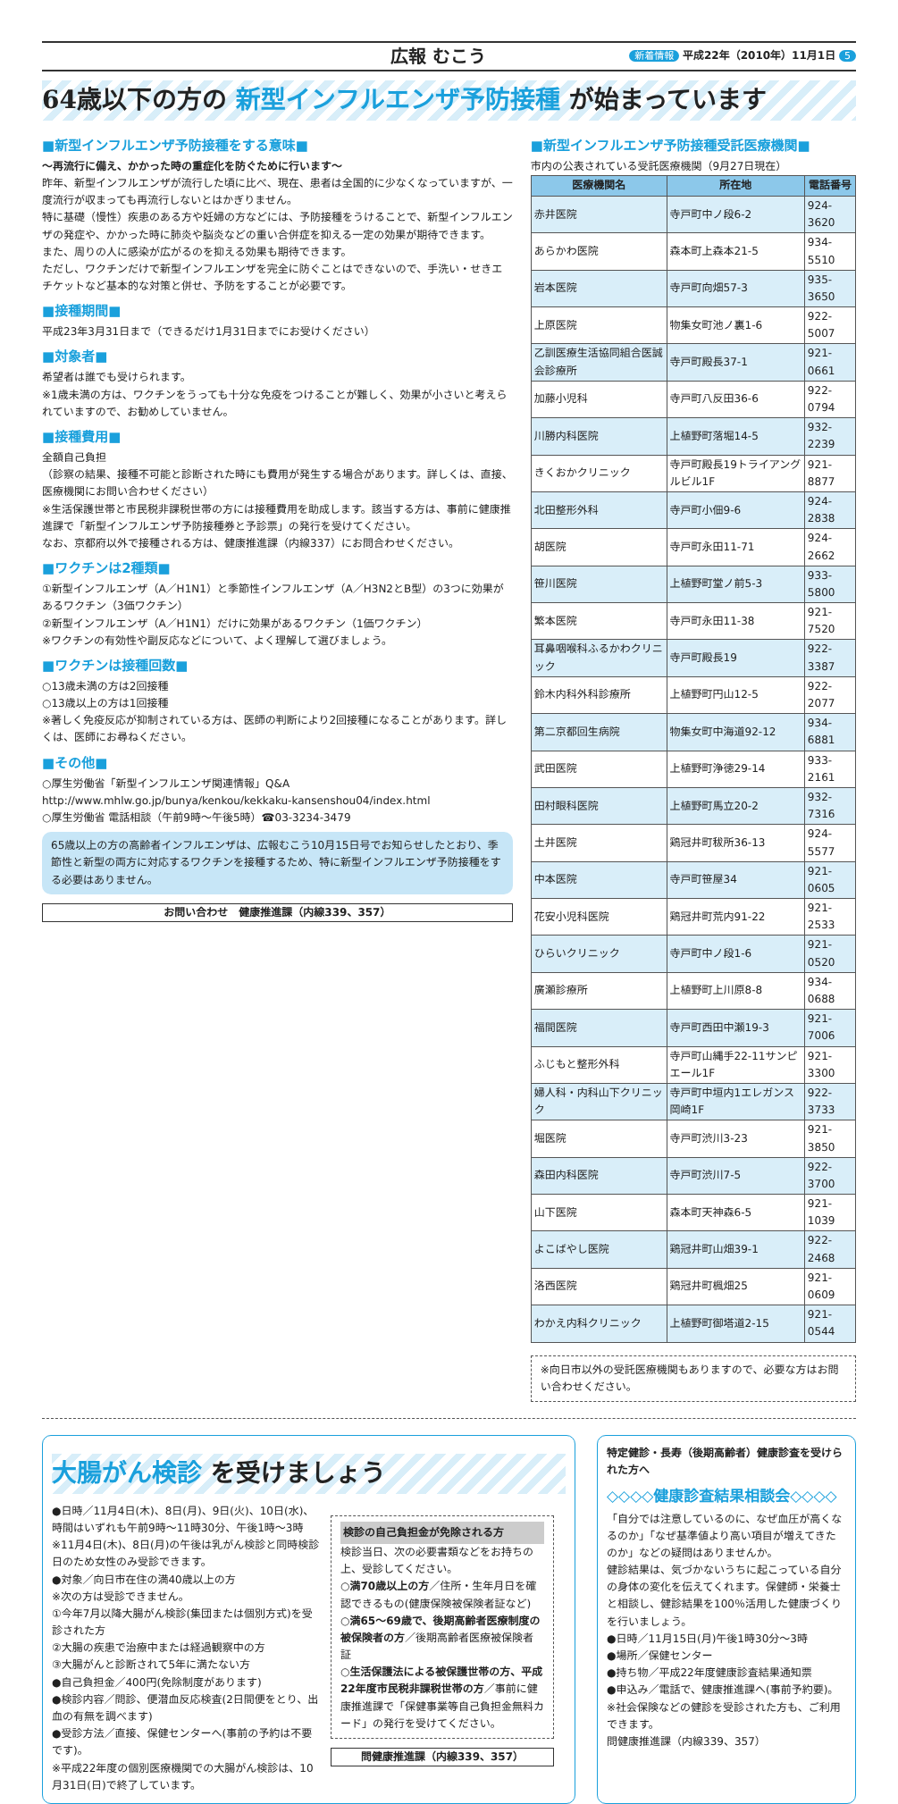広報 むこう 新着情報 平成22年（2010年）11月1日 5
64歳以下の方の 新型インフルエンザ予防接種 が始まっています
■新型インフルエンザ予防接種をする意味■
～再流行に備え、かかった時の重症化を防ぐために行います～
昨年、新型インフルエンザが流行した頃に比べ、現在、患者は全国的に少なくなっていますが、一度流行が収まっても再流行しないとはかぎりません。
特に基礎（慢性）疾患のある方や妊婦の方などには、予防接種をうけることで、新型インフルエンザの発症や、かかった時に肺炎や脳炎などの重い合併症を抑える一定の効果が期待できます。
また、周りの人に感染が広がるのを抑える効果も期待できます。
ただし、ワクチンだけで新型インフルエンザを完全に防ぐことはできないので、手洗い・せきエチケットなど基本的な対策と併せ、予防をすることが必要です。
■接種期間■
平成23年3月31日まで（できるだけ1月31日までにお受けください）
■対象者■
希望者は誰でも受けられます。
※1歳未満の方は、ワクチンをうっても十分な免疫をつけることが難しく、効果が小さいと考えられていますので、お勧めしていません。
■接種費用■
全額自己負担
（診察の結果、接種不可能と診断された時にも費用が発生する場合があります。詳しくは、直接、医療機関にお問い合わせください）
※生活保護世帯と市民税非課税世帯の方には接種費用を助成します。該当する方は、事前に健康推進課で「新型インフルエンザ予防接種券と予診票」の発行を受けてください。
なお、京都府以外で接種される方は、健康推進課（内線337）にお問合わせください。
■ワクチンは2種類■
①新型インフルエンザ（A／H1N1）と季節性インフルエンザ（A／H3N2とB型）の3つに効果があるワクチン（3価ワクチン）
②新型インフルエンザ（A／H1N1）だけに効果があるワクチン（1価ワクチン）
※ワクチンの有効性や副反応などについて、よく理解して選びましょう。
■ワクチンは接種回数■
○13歳未満の方は2回接種
○13歳以上の方は1回接種
※著しく免疫反応が抑制されている方は、医師の判断により2回接種になることがあります。詳しくは、医師にお尋ねください。
■その他■
○厚生労働省「新型インフルエンザ関連情報」Q&A
http://www.mhlw.go.jp/bunya/kenkou/kekkaku-kansenshou04/index.html
○厚生労働省 電話相談（午前9時～午後5時）☎03-3234-3479
65歳以上の方の高齢者インフルエンザは、広報むこう10月15日号でお知らせしたとおり、季節性と新型の両方に対応するワクチンを接種するため、特に新型インフルエンザ予防接種をする必要はありません。
お問い合わせ　健康推進課（内線339、357）
■新型インフルエンザ予防接種受託医療機関■
市内の公表されている受託医療機関（9月27日現在）
| 医療機関名 | 所在地 | 電話番号 |
| --- | --- | --- |
| 赤井医院 | 寺戸町中ノ段6-2 | 924-3620 |
| あらかわ医院 | 森本町上森本21-5 | 934-5510 |
| 岩本医院 | 寺戸町向畑57-3 | 935-3650 |
| 上原医院 | 物集女町池ノ裏1-6 | 922-5007 |
| 乙訓医療生活協同組合医誠会診療所 | 寺戸町殿長37-1 | 921-0661 |
| 加藤小児科 | 寺戸町八反田36-6 | 922-0794 |
| 川勝内科医院 | 上植野町落堀14-5 | 932-2239 |
| きくおかクリニック | 寺戸町殿長19トライアングルビル1F | 921-8877 |
| 北田整形外科 | 寺戸町小佃9-6 | 924-2838 |
| 胡医院 | 寺戸町永田11-71 | 924-2662 |
| 笹川医院 | 上植野町堂ノ前5-3 | 933-5800 |
| 繁本医院 | 寺戸町永田11-38 | 921-7520 |
| 耳鼻咽喉科ふるかわクリニック | 寺戸町殿長19 | 922-3387 |
| 鈴木内科外科診療所 | 上植野町円山12-5 | 922-2077 |
| 第二京都回生病院 | 物集女町中海道92-12 | 934-6881 |
| 武田医院 | 上植野町浄徳29-14 | 933-2161 |
| 田村眼科医院 | 上植野町馬立20-2 | 932-7316 |
| 土井医院 | 鶏冠井町秡所36-13 | 924-5577 |
| 中本医院 | 寺戸町笹屋34 | 921-0605 |
| 花安小児科医院 | 鶏冠井町荒内91-22 | 921-2533 |
| ひらいクリニック | 寺戸町中ノ段1-6 | 921-0520 |
| 廣瀬診療所 | 上植野町上川原8-8 | 934-0688 |
| 福間医院 | 寺戸町西田中瀬19-3 | 921-7006 |
| ふじもと整形外科 | 寺戸町山縄手22-11サンピエール1F | 921-3300 |
| 婦人科・内科山下クリニック | 寺戸町中垣内1エレガンス岡崎1F | 922-3733 |
| 堀医院 | 寺戸町渋川3-23 | 921-3850 |
| 森田内科医院 | 寺戸町渋川7-5 | 922-3700 |
| 山下医院 | 森本町天神森6-5 | 921-1039 |
| よこばやし医院 | 鶏冠井町山畑39-1 | 922-2468 |
| 洛西医院 | 鶏冠井町楓畑25 | 921-0609 |
| わかえ内科クリニック | 上植野町御塔道2-15 | 921-0544 |
※向日市以外の受託医療機関もありますので、必要な方はお問い合わせください。
大腸がん検診 を受けましょう
●日時／11月4日(木)、8日(月)、9日(火)、10日(水)、時間はいずれも午前9時～11時30分、午後1時～3時
※11月4日(木)、8日(月)の午後は乳がん検診と同時検診日のため女性のみ受診できます。
●対象／向日市在住の満40歳以上の方
※次の方は受診できません。
①今年7月以降大腸がん検診(集団または個別方式)を受診された方
②大腸の疾患で治療中または経過観察中の方
③大腸がんと診断されて5年に満たない方
●自己負担金／400円(免除制度があります)
●検診内容／問診、便潜血反応検査(2日間便をとり、出血の有無を調べます)
●受診方法／直接、保健センターへ(事前の予約は不要です)。
※平成22年度の個別医療機関での大腸がん検診は、10月31日(日)で終了しています。
検診の自己負担金が免除される方
検診当日、次の必要書類などをお持ちの上、受診してください。
○満70歳以上の方／住所・生年月日を確認できるもの(健康保険被保険者証など)
○満65～69歳で、後期高齢者医療制度の被保険者の方／後期高齢者医療被保険者証
○生活保護法による被保護世帯の方、平成22年度市民税非課税世帯の方／事前に健康推進課で「保健事業等自己負担金無料カード」の発行を受けてください。
問健康推進課（内線339、357）
特定健診・長寿（後期高齢者）健康診査を受けられた方へ
◇◇◇◇健康診査結果相談会◇◇◇◇
「自分では注意しているのに、なぜ血圧が高くなるのか」「なぜ基準値より高い項目が増えてきたのか」などの疑問はありませんか。
健診結果は、気づかないうちに起こっている自分の身体の変化を伝えてくれます。保健師・栄養士と相談し、健診結果を100％活用した健康づくりを行いましょう。
●日時／11月15日(月)午後1時30分～3時
●場所／保健センター
●持ち物／平成22年度健康診査結果通知票
●申込み／電話で、健康推進課へ(事前予約要)。
※社会保険などの健診を受診された方も、ご利用できます。
問健康推進課（内線339、357）